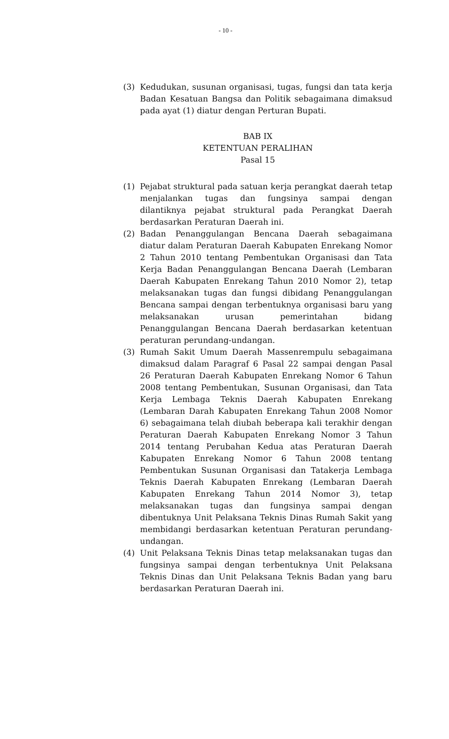- 10 -
(3) Kedudukan, susunan organisasi, tugas, fungsi dan tata kerja Badan Kesatuan Bangsa dan Politik sebagaimana dimaksud pada ayat (1) diatur dengan Perturan Bupati.
BAB IX
KETENTUAN PERALIHAN
Pasal 15
(1) Pejabat struktural pada satuan kerja perangkat daerah tetap menjalankan tugas dan fungsinya sampai dengan dilantiknya pejabat struktural pada Perangkat Daerah berdasarkan Peraturan Daerah ini.
(2) Badan Penanggulangan Bencana Daerah sebagaimana diatur dalam Peraturan Daerah Kabupaten Enrekang Nomor 2 Tahun 2010 tentang Pembentukan Organisasi dan Tata Kerja Badan Penanggulangan Bencana Daerah (Lembaran Daerah Kabupaten Enrekang Tahun 2010 Nomor 2), tetap melaksanakan tugas dan fungsi dibidang Penanggulangan Bencana sampai dengan terbentuknya organisasi baru yang melaksanakan urusan pemerintahan bidang Penanggulangan Bencana Daerah berdasarkan ketentuan peraturan perundang-undangan.
(3) Rumah Sakit Umum Daerah Massenrempulu sebagaimana dimaksud dalam Paragraf 6 Pasal 22 sampai dengan Pasal 26 Peraturan Daerah Kabupaten Enrekang Nomor 6 Tahun 2008 tentang Pembentukan, Susunan Organisasi, dan Tata Kerja Lembaga Teknis Daerah Kabupaten Enrekang (Lembaran Darah Kabupaten Enrekang Tahun 2008 Nomor 6) sebagaimana telah diubah beberapa kali terakhir dengan Peraturan Daerah Kabupaten Enrekang Nomor 3 Tahun 2014 tentang Perubahan Kedua atas Peraturan Daerah Kabupaten Enrekang Nomor 6 Tahun 2008 tentang Pembentukan Susunan Organisasi dan Tatakerja Lembaga Teknis Daerah Kabupaten Enrekang (Lembaran Daerah Kabupaten Enrekang Tahun 2014 Nomor 3), tetap melaksanakan tugas dan fungsinya sampai dengan dibentuknya Unit Pelaksana Teknis Dinas Rumah Sakit yang membidangi berdasarkan ketentuan Peraturan perundang-undangan.
(4) Unit Pelaksana Teknis Dinas tetap melaksanakan tugas dan fungsinya sampai dengan terbentuknya Unit Pelaksana Teknis Dinas dan Unit Pelaksana Teknis Badan yang baru berdasarkan Peraturan Daerah ini.